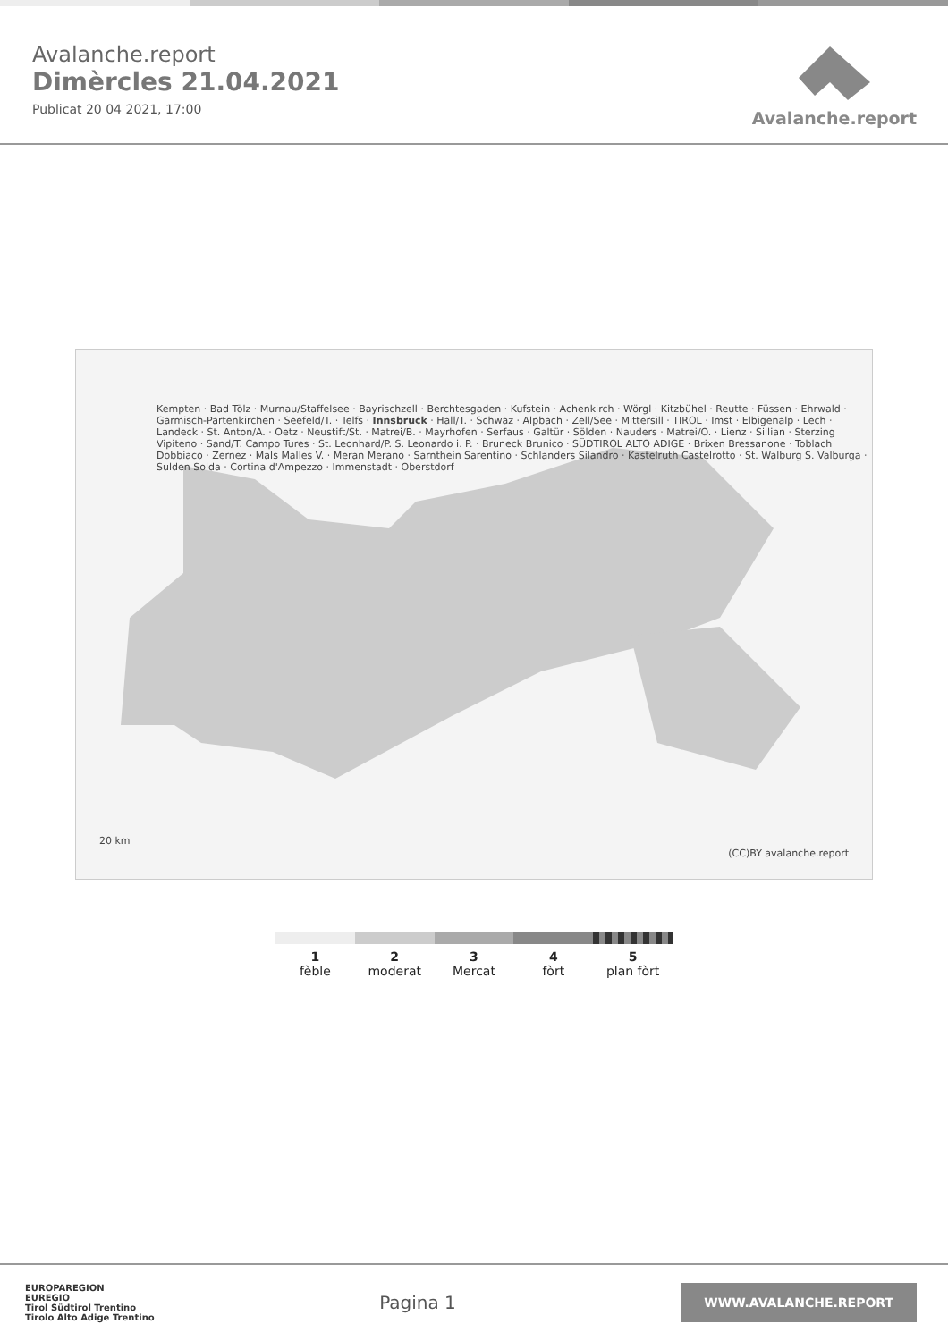Avalanche.report
Dimèrcles 21.04.2021
Publicat 20 04 2021, 17:00
Avalanche.report
Kempten · Bad Tölz · Murnau/Staffelsee · Bayrischzell · Berchtesgaden · Kufstein · Achenkirch · Wörgl · Kitzbühel · Reutte · Füssen · Ehrwald · Garmisch-Partenkirchen · Seefeld/T. · Telfs · Innsbruck · Hall/T. · Schwaz · Alpbach · Zell/See · Mittersill · TIROL · Imst · Elbigenalp · Lech · Landeck · St. Anton/A. · Oetz · Neustift/St. · Matrei/B. · Mayrhofen · Serfaus · Galtür · Sölden · Nauders · Matrei/O. · Lienz · Sillian · Sterzing Vipiteno · Sand/T. Campo Tures · St. Leonhard/P. S. Leonardo i. P. · Bruneck Brunico · SÜDTIROL ALTO ADIGE · Brixen Bressanone · Toblach Dobbiaco · Zernez · Mals Malles V. · Meran Merano · Sarnthein Sarentino · Schlanders Silandro · Kastelruth Castelrotto · St. Walburg S. Valburga · Sulden Solda · Cortina d'Ampezzo · Immenstadt · Oberstdorf
20 km
(CC)BY avalanche.report
1
fèble
2
moderat
3
Mercat
4
fòrt
5
plan fòrt
EUROPAREGION
EUREGIO
Tirol Südtirol Trentino
Tirolo Alto Adige Trentino
Pagina 1
WWW.AVALANCHE.REPORT